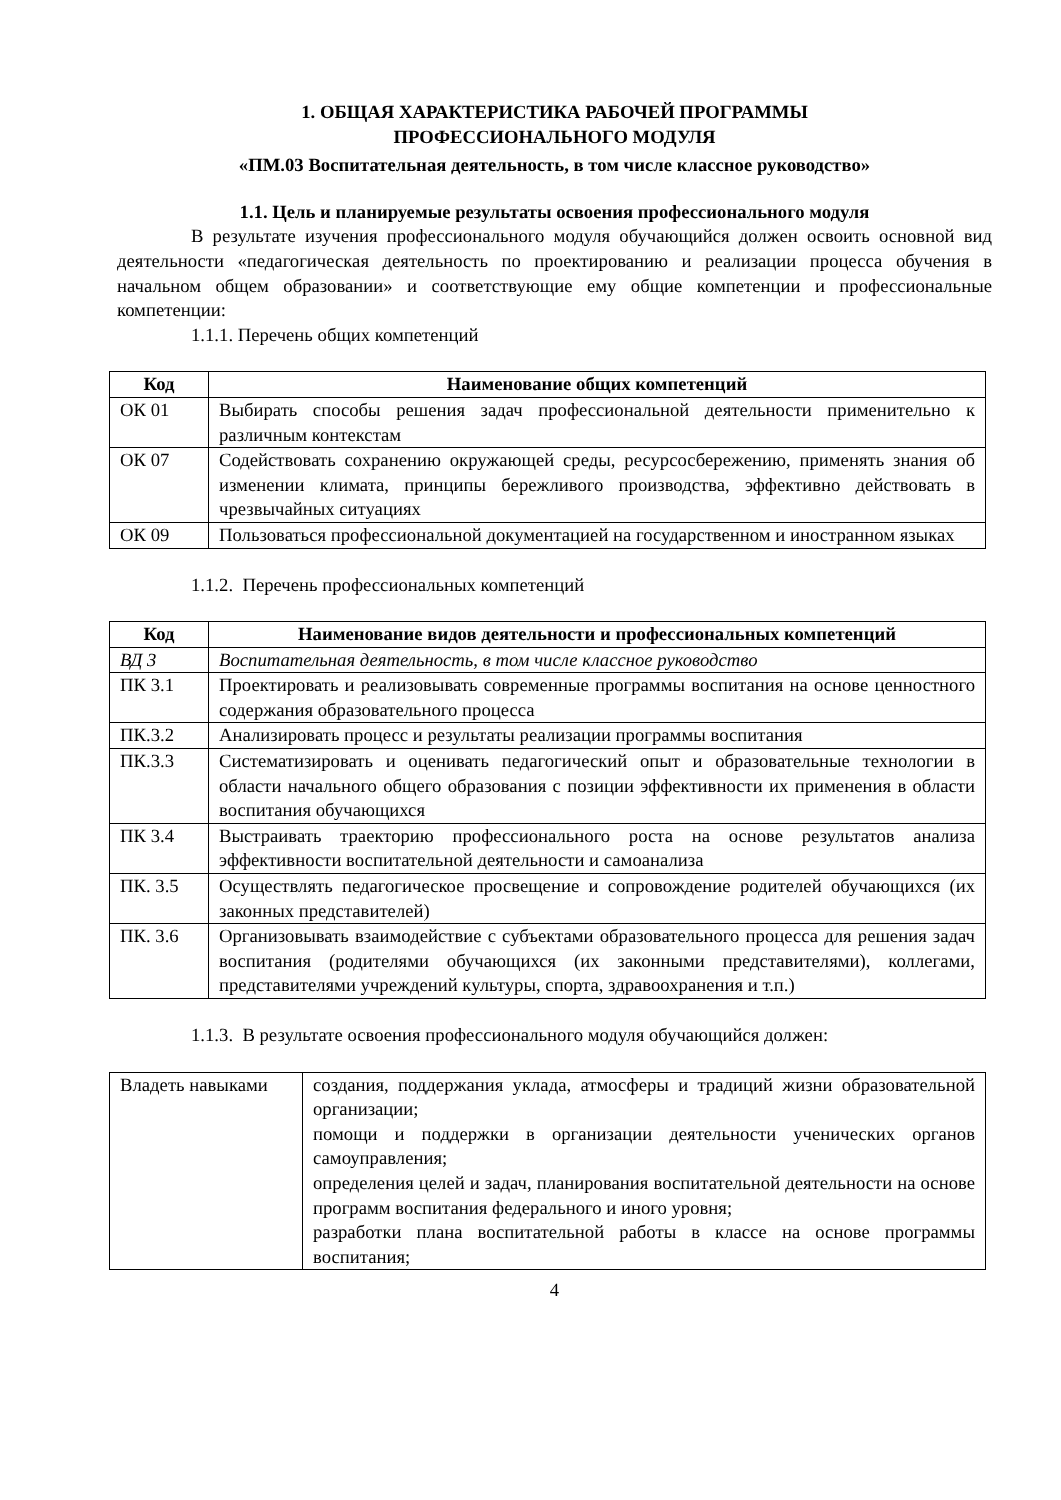1. ОБЩАЯ ХАРАКТЕРИСТИКА РАБОЧЕЙ ПРОГРАММЫ
ПРОФЕССИОНАЛЬНОГО МОДУЛЯ
«ПМ.03 Воспитательная деятельность, в том числе классное руководство»
1.1. Цель и планируемые результаты освоения профессионального модуля
В результате изучения профессионального модуля обучающийся должен освоить основной вид деятельности «педагогическая деятельность по проектированию и реализации процесса обучения в начальном общем образовании» и соответствующие ему общие компетенции и профессиональные компетенции:
1.1.1. Перечень общих компетенций
| Код | Наименование общих компетенций |
| --- | --- |
| ОК 01 | Выбирать способы решения задач профессиональной деятельности применительно к различным контекстам |
| ОК 07 | Содействовать сохранению окружающей среды, ресурсосбережению, применять знания об изменении климата, принципы бережливого производства, эффективно действовать в чрезвычайных ситуациях |
| ОК 09 | Пользоваться профессиональной документацией на государственном и иностранном языках |
1.1.2. Перечень профессиональных компетенций
| Код | Наименование видов деятельности и профессиональных компетенций |
| --- | --- |
| ВД 3 | Воспитательная деятельность, в том числе классное руководство |
| ПК 3.1 | Проектировать и реализовывать современные программы воспитания на основе ценностного содержания образовательного процесса |
| ПК.3.2 | Анализировать процесс и результаты реализации программы воспитания |
| ПК.3.3 | Систематизировать и оценивать педагогический опыт и образовательные технологии в области начального общего образования с позиции эффективности их применения в области воспитания обучающихся |
| ПК 3.4 | Выстраивать траекторию профессионального роста на основе результатов анализа эффективности воспитательной деятельности и самоанализа |
| ПК. 3.5 | Осуществлять педагогическое просвещение и сопровождение родителей обучающихся (их законных представителей) |
| ПК. 3.6 | Организовывать взаимодействие с субъектами образовательного процесса для решения задач воспитания (родителями обучающихся (их законными представителями), коллегами, представителями учреждений культуры, спорта, здравоохранения и т.п.) |
1.1.3. В результате освоения профессионального модуля обучающийся должен:
| Владеть навыками | создания, поддержания уклада, атмосферы и традиций жизни образовательной организации; помощи и поддержки в организации деятельности ученических органов самоуправления; определения целей и задач, планирования воспитательной деятельности на основе программ воспитания федерального и иного уровня; разработки плана воспитательной работы в классе на основе программы воспитания; |
4